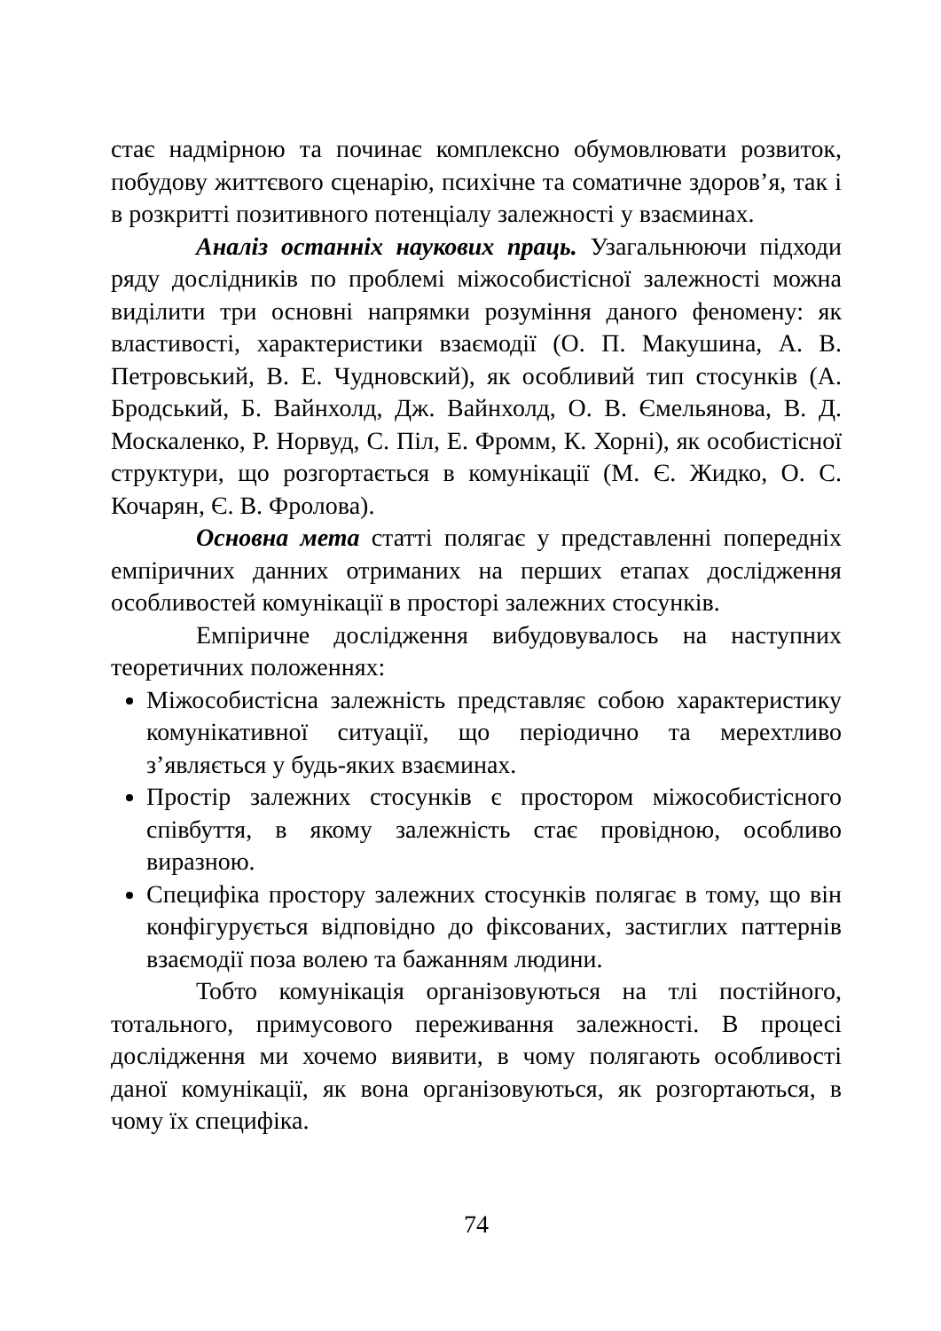стає надмірною та починає комплексно обумовлювати розвиток, побудову життєвого сценарію, психічне та соматичне здоров’я, так і в розкритті позитивного потенціалу залежності у взаєминах.
Аналіз останніх наукових праць. Узагальнюючи підходи ряду дослідників по проблемі міжособистісної залежності можна виділити три основні напрямки розуміння даного феномену: як властивості, характеристики взаємодії (О. П. Макушина, А. В. Петровський, В. Е. Чудновский), як особливий тип стосунків (А. Бродський, Б. Вайнхолд, Дж. Вайнхолд, О. В. Ємельянова, В. Д. Москаленко, Р. Норвуд, С. Піл, Е. Фромм, К. Хорні), як особистісної структури, що розгортається в комунікації (М. Є. Жидко, О. С. Кочарян, Є. В. Фролова).
Основна мета статті полягає у представленні попередніх емпіричних данних отриманих на перших етапах дослідження особливостей комунікації в просторі залежних стосунків.
Емпіричне дослідження вибудовувалось на наступних теоретичних положеннях:
Міжособистісна залежність представляє собою характеристику комунікативної ситуації, що періодично та мерехтливо з’являється у будь-яких взаєминах.
Простір залежних стосунків є простором міжособистісного співбуття, в якому залежність стає провідною, особливо виразною.
Специфіка простору залежних стосунків полягає в тому, що він конфігурується відповідно до фіксованих, застиглих паттернів взаємодії поза волею та бажанням людини.
Тобто комунікація організовуються на тлі постійного, тотального, примусового переживання залежності. В процесі дослідження ми хочемо виявити, в чому полягають особливості даної комунікації, як вона організовуються, як розгортаються, в чому їх специфіка.
74